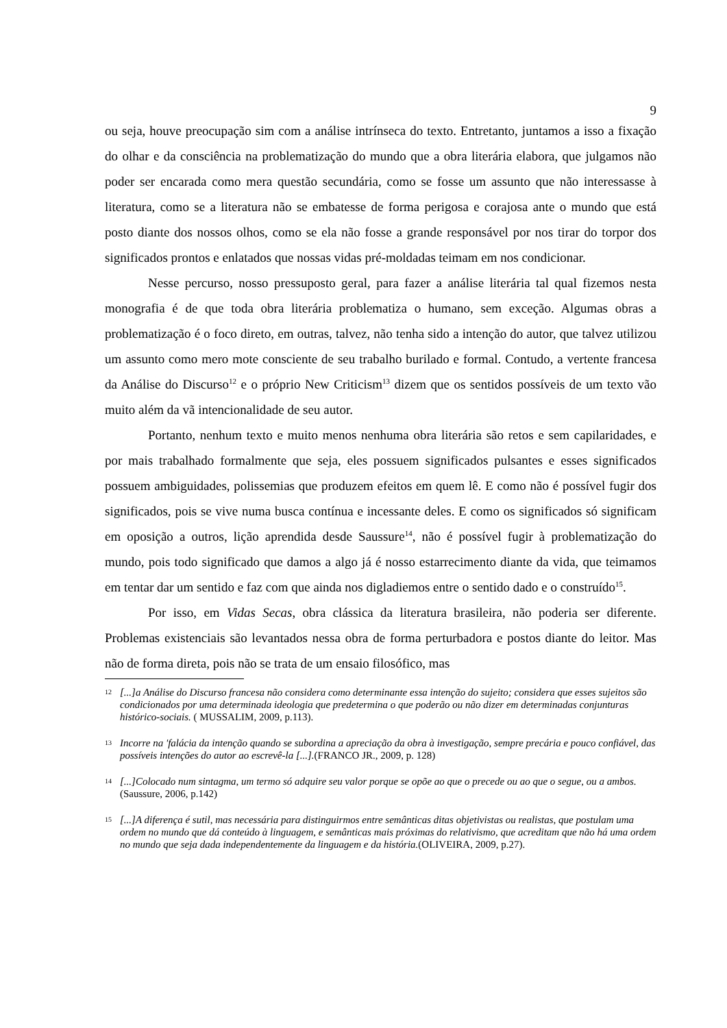9
ou seja, houve preocupação sim com a análise intrínseca do texto. Entretanto, juntamos a isso a fixação do olhar e da consciência na problematização do mundo que a obra literária elabora, que julgamos não poder ser encarada como mera questão secundária, como se fosse um assunto que não interessasse à literatura, como se a literatura não se embatesse de forma perigosa e corajosa ante o mundo que está posto diante dos nossos olhos, como se ela não fosse a grande responsável por nos tirar do torpor dos significados prontos e enlatados que nossas vidas pré-moldadas teimam em nos condicionar.
Nesse percurso, nosso pressuposto geral, para fazer a análise literária tal qual fizemos nesta monografia é de que toda obra literária problematiza o humano, sem exceção. Algumas obras a problematização é o foco direto, em outras, talvez, não tenha sido a intenção do autor, que talvez utilizou um assunto como mero mote consciente de seu trabalho burilado e formal. Contudo, a vertente francesa da Análise do Discurso<sup>12</sup> e o próprio New Criticism<sup>13</sup> dizem que os sentidos possíveis de um texto vão muito além da vã intencionalidade de seu autor.
Portanto, nenhum texto e muito menos nenhuma obra literária são retos e sem capilaridades, e por mais trabalhado formalmente que seja, eles possuem significados pulsantes e esses significados possuem ambiguidades, polissemias que produzem efeitos em quem lê. E como não é possível fugir dos significados, pois se vive numa busca contínua e incessante deles. E como os significados só significam em oposição a outros, lição aprendida desde Saussure<sup>14</sup>, não é possível fugir à problematização do mundo, pois todo significado que damos a algo já é nosso estarrecimento diante da vida, que teimamos em tentar dar um sentido e faz com que ainda nos digladiemos entre o sentido dado e o construído<sup>15</sup>.
Por isso, em Vidas Secas, obra clássica da literatura brasileira, não poderia ser diferente. Problemas existenciais são levantados nessa obra de forma perturbadora e postos diante do leitor. Mas não de forma direta, pois não se trata de um ensaio filosófico, mas
12 [...]a Análise do Discurso francesa não considera como determinante essa intenção do sujeito; considera que esses sujeitos são condicionados por uma determinada ideologia que predetermina o que poderão ou não dizer em determinadas conjunturas histórico-sociais. ( MUSSALIM, 2009, p.113).
13 Incorre na 'falácia da intenção quando se subordina a apreciação da obra à investigação, sempre precária e pouco confiável, das possíveis intenções do autor ao escrevê-la [...].(FRANCO JR., 2009, p. 128)
14 [...]Colocado num sintagma, um termo só adquire seu valor porque se opõe ao que o precede ou ao que o segue, ou a ambos.(Saussure, 2006, p.142)
15 [...]A diferença é sutil, mas necessária para distinguirmos entre semânticas ditas objetivistas ou realistas, que postulam uma ordem no mundo que dá conteúdo à linguagem, e semânticas mais próximas do relativismo, que acreditam que não há uma ordem no mundo que seja dada independentemente da linguagem e da história.(OLIVEIRA, 2009, p.27).